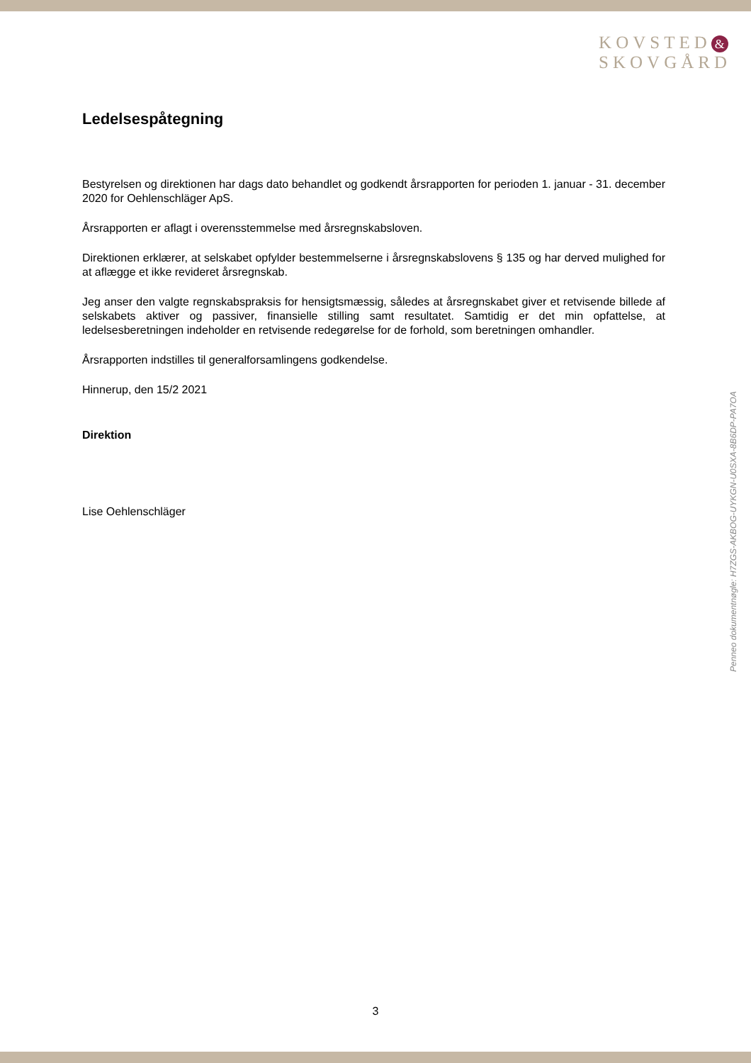KOVSTED &
SKOVGÅRD
Ledelsespåtegning
Bestyrelsen og direktionen har dags dato behandlet og godkendt årsrapporten for perioden 1. januar - 31. december 2020 for Oehlenschläger ApS.
Årsrapporten er aflagt i overensstemmelse med årsregnskabsloven.
Direktionen erklærer, at selskabet opfylder bestemmelserne i årsregnskabslovens § 135 og har derved mulighed for at aflægge et ikke revideret årsregnskab.
Jeg anser den valgte regnskabspraksis for hensigtsmæssig, således at årsregnskabet giver et retvisende billede af selskabets aktiver og passiver, finansielle stilling samt resultatet. Samtidig er det min opfattelse, at ledelsesberetningen indeholder en retvisende redegørelse for de forhold, som beretningen omhandler.
Årsrapporten indstilles til generalforsamlingens godkendelse.
Hinnerup, den 15/2 2021
Direktion
Lise Oehlenschläger
Penneo dokumentnøgle: H7ZGS-AKBOG-UYKGN-U0SXA-8B6DP-PA7OA
3